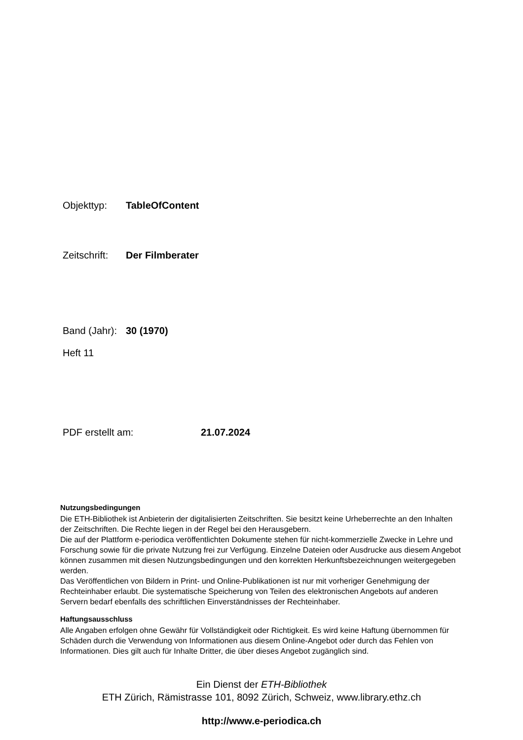Objekttyp: TableOfContent
Zeitschrift: Der Filmberater
Band (Jahr): 30 (1970)
Heft 11
PDF erstellt am: 21.07.2024
Nutzungsbedingungen
Die ETH-Bibliothek ist Anbieterin der digitalisierten Zeitschriften. Sie besitzt keine Urheberrechte an den Inhalten der Zeitschriften. Die Rechte liegen in der Regel bei den Herausgebern.
Die auf der Plattform e-periodica veröffentlichten Dokumente stehen für nicht-kommerzielle Zwecke in Lehre und Forschung sowie für die private Nutzung frei zur Verfügung. Einzelne Dateien oder Ausdrucke aus diesem Angebot können zusammen mit diesen Nutzungsbedingungen und den korrekten Herkunftsbezeichnungen weitergegeben werden.
Das Veröffentlichen von Bildern in Print- und Online-Publikationen ist nur mit vorheriger Genehmigung der Rechteinhaber erlaubt. Die systematische Speicherung von Teilen des elektronischen Angebots auf anderen Servern bedarf ebenfalls des schriftlichen Einverständnisses der Rechteinhaber.
Haftungsausschluss
Alle Angaben erfolgen ohne Gewähr für Vollständigkeit oder Richtigkeit. Es wird keine Haftung übernommen für Schäden durch die Verwendung von Informationen aus diesem Online-Angebot oder durch das Fehlen von Informationen. Dies gilt auch für Inhalte Dritter, die über dieses Angebot zugänglich sind.
Ein Dienst der ETH-Bibliothek
ETH Zürich, Rämistrasse 101, 8092 Zürich, Schweiz, www.library.ethz.ch
http://www.e-periodica.ch